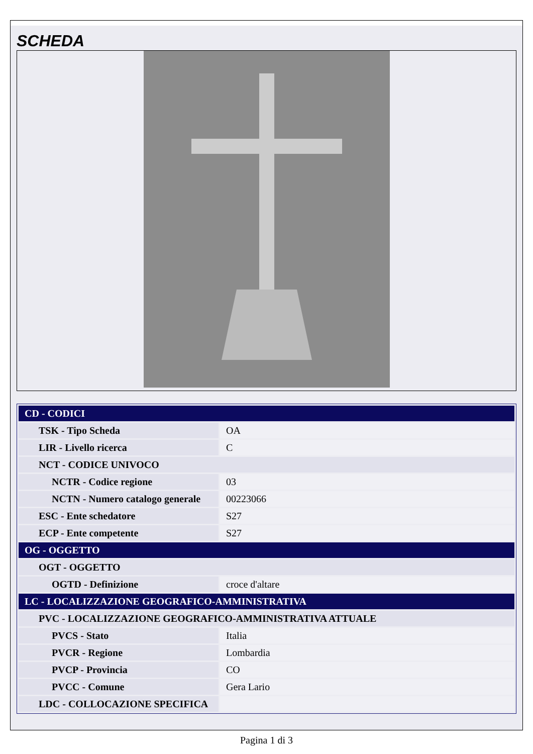SCHEDA
| CD - CODICI | |
| --- | --- |
| TSK - Tipo Scheda | OA |
| LIR - Livello ricerca | C |
| NCT - CODICE UNIVOCO | |
| NCTR - Codice regione | 03 |
| NCTN - Numero catalogo generale | 00223066 |
| ESC - Ente schedatore | S27 |
| ECP - Ente competente | S27 |
| OG - OGGETTO | |
| OGT - OGGETTO | |
| OGTD - Definizione | croce d'altare |
| LC - LOCALIZZAZIONE GEOGRAFICO-AMMINISTRATIVA | |
| PVC - LOCALIZZAZIONE GEOGRAFICO-AMMINISTRATIVA ATTUALE | |
| PVCS - Stato | Italia |
| PVCR - Regione | Lombardia |
| PVCP - Provincia | CO |
| PVCC - Comune | Gera Lario |
| LDC - COLLOCAZIONE SPECIFICA | |
Pagina 1 di 3